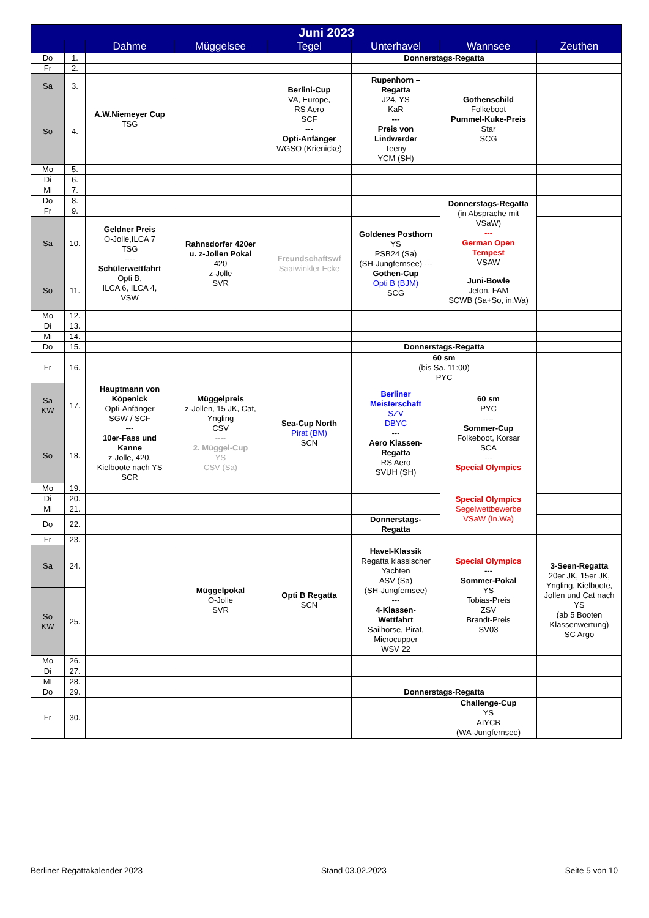| Juni 2023 | | | | | | | |
| --- | --- | --- | --- | --- | --- | --- | --- |
| | | Dahme | Müggelsee | Tegel | Unterhavel | Wannsee | Zeuthen |
| Do | 1. | | | | Donnerstags-Regatta | | |
| Fr | 2. | | | | | | |
| Sa | 3. | A.W.Niemeyer Cup TSG | | Berlini-Cup VA, Europe, RS Aero SCF --- Opti-Anfänger WGSO (Krienicke) | Rupenhorn – Regatta J24, YS KaR --- Preis von Lindwerder Teeny YCM (SH) | Gothenschild Folkeboot Pummel-Kuke-Preis Star SCG | |
| So | 4. | | | | | | |
| Mo | 5. | | | | | | |
| Di | 6. | | | | | | |
| Mi | 7. | | | | | | |
| Do | 8. | | | | | Donnerstags-Regatta (in Absprache mit VSaW) --- German Open Tempest VSAW | |
| Fr | 9. | | | | | | |
| Sa | 10. | Geldner Preis O-Jolle,ILCA 7 TSG ---- Schülerwettfahrt Opti B, ILCA 6, ILCA 4, VSW | Rahnsdorfer 420er u. z-Jollen Pokal 420 z-Jolle SVR | Freundschaftswf Saatwinkler Ecke | Goldenes Posthorn YS PSB24 (Sa) (SH-Jungfernsee) --- Gothen-Cup Opti B (BJM) SCG | | |
| So | 11. | | | | | Juni-Bowle Jeton, FAM SCWB (Sa+So, in.Wa) | |
| Mo | 12. | | | | | | |
| Di | 13. | | | | | | |
| Mi | 14. | | | | | | |
| Do | 15. | | | | Donnerstags-Regatta | | |
| Fr | 16. | | | | 60 sm (bis Sa. 11:00) PYC | | |
| Sa KW | 17. | Hauptmann von Köpenick Opti-Anfänger SGW / SCF --- 10er-Fass und Kanne z-Jolle, 420, Kielboote nach YS SCR | Müggelpreis z-Jollen, 15 JK, Cat, Yngling CSV ---- 2. Müggel-Cup YS CSV (Sa) | Sea-Cup North Pirat (BM) SCN | Berliner Meisterschaft SZV DBYC --- Aero Klassen- Regatta RS Aero SVUH (SH) | 60 sm PYC ---- Sommer-Cup Folkeboot, Korsar SCA --- Special Olympics | |
| So | 18. | | | | | | |
| Mo | 19. | | | | | Special Olympics Segelwettbewerbe VSaW (In.Wa) | |
| Di | 20. | | | | | | |
| Mi | 21. | | | | | | |
| Do | 22. | | | | Donnerstags- Regatta | | |
| Fr | 23. | | | | | Special Olympics --- Sommer-Pokal YS Tobias-Preis ZSV Brandt-Preis SV03 | |
| Sa | 24. | | Müggelpokal O-Jolle SVR | Opti B Regatta SCN | Havel-Klassik Regatta klassischer Yachten ASV (Sa) (SH-Jungfernsee) --- 4-Klassen- Wettfahrt Sailhorse, Pirat, Microcupper WSV 22 | | 3-Seen-Regatta 20er JK, 15er JK, Yngling, Kielboote, Jollen und Cat nach YS (ab 5 Booten Klassenwertung) SC Argo |
| So KW | 25. | | | | | | |
| Mo | 26. | | | | | | |
| Di | 27. | | | | | | |
| MI | 28. | | | | | | |
| Do | 29. | | | | Donnerstags-Regatta | | |
| Fr | 30. | | | | | Challenge-Cup YS AIYCB (WA-Jungfernsee) | |
Berliner Regattakalender 2023 Stand 03.02.2023 Seite 5 von 10